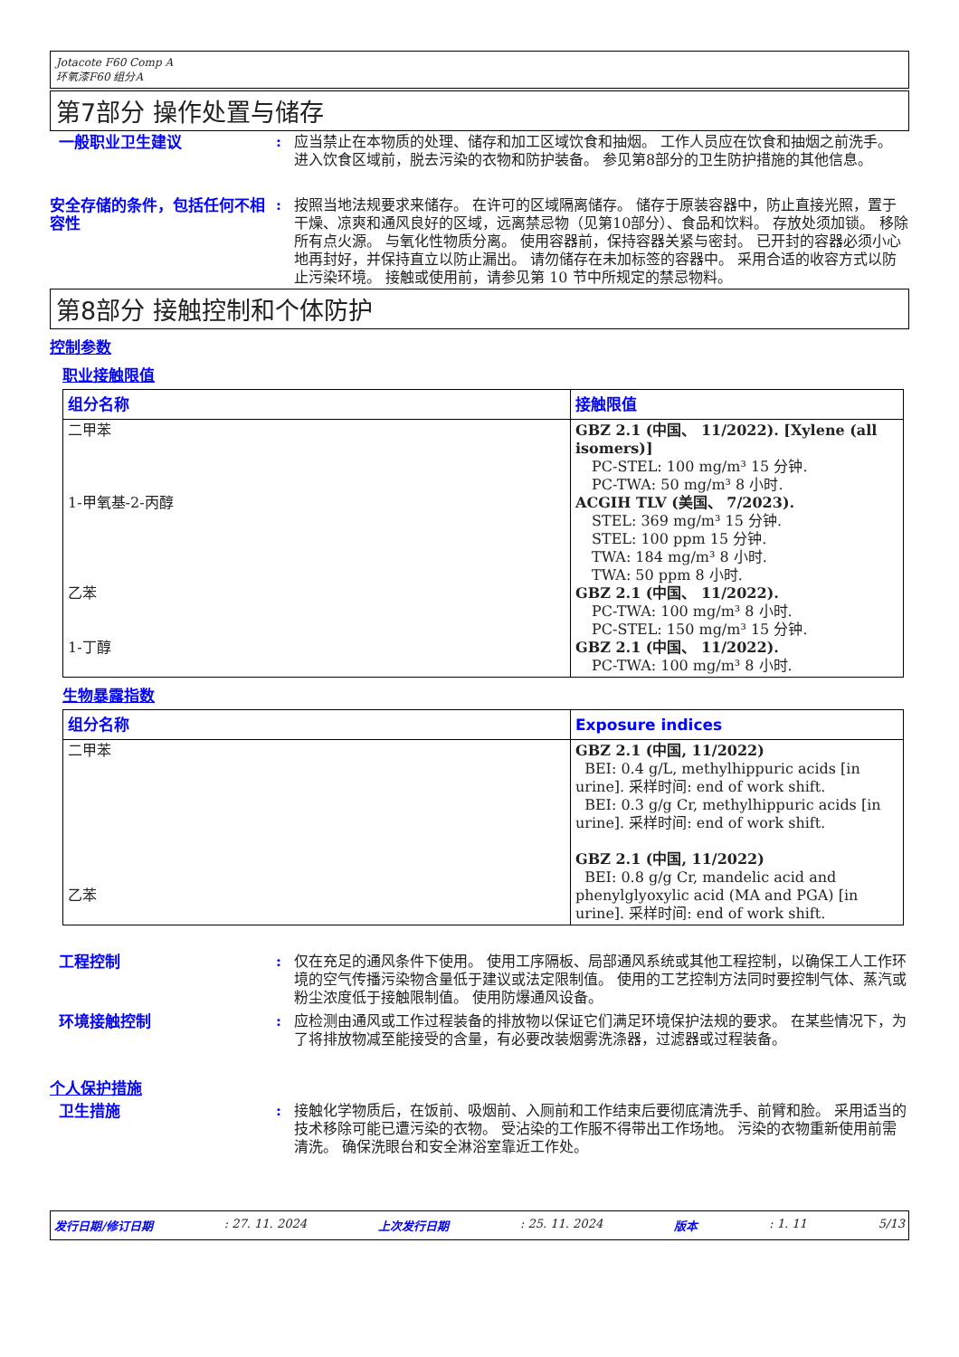Jotacote F60 Comp A
环氧漆F60 组分A
第7部分 操作处置与储存
一般职业卫生建议 : 应当禁止在本物质的处理、储存和加工区域饮食和抽烟。 工作人员应在饮食和抽烟之前洗手。 进入饮食区域前，脱去污染的衣物和防护装备。 参见第8部分的卫生防护措施的其他信息。
安全存储的条件，包括任何不相容性
: 按照当地法规要求来储存。 在许可的区域隔离储存。 储存于原装容器中，防止直接光照，置于干燥、凉爽和通风良好的区域，远离禁忌物（见第10部分）、食品和饮料。 存放处须加锁。 移除所有点火源。 与氧化性物质分离。 使用容器前，保持容器关紧与密封。 已开封的容器必须小心地再封好，并保持直立以防止漏出。 请勿储存在未加标签的容器中。 采用合适的收容方式以防止污染环境。 接触或使用前，请参见第 10 节中所规定的禁忌物料。
第8部分 接触控制和个体防护
控制参数
职业接触限值
| 组分名称 | 接触限值 |
| --- | --- |
| 二甲苯 1-甲氧基-2-丙醇 乙苯 1-丁醇 | GBZ 2.1 (中国、 11/2022). [Xylene (all isomers)] PC-STEL: 100 mg/m³ 15 分钟. PC-TWA: 50 mg/m³ 8 小时. ACGIH TLV (美国、 7/2023). STEL: 369 mg/m³ 15 分钟. STEL: 100 ppm 15 分钟. TWA: 184 mg/m³ 8 小时. TWA: 50 ppm 8 小时. GBZ 2.1 (中国、 11/2022). PC-TWA: 100 mg/m³ 8 小时. PC-STEL: 150 mg/m³ 15 分钟. GBZ 2.1 (中国、 11/2022). PC-TWA: 100 mg/m³ 8 小时. |
生物暴露指数
| 组分名称 | Exposure indices |
| --- | --- |
| 二甲苯 乙苯 | GBZ 2.1 (中国, 11/2022) BEI: 0.4 g/L, methylhippuric acids [in urine]. 采样时间: end of work shift. BEI: 0.3 g/g Cr, methylhippuric acids [in urine]. 采样时间: end of work shift. GBZ 2.1 (中国, 11/2022) BEI: 0.8 g/g Cr, mandelic acid and phenylglyoxylic acid (MA and PGA) [in urine]. 采样时间: end of work shift. |
工程控制 : 仅在充足的通风条件下使用。 使用工序隔板、局部通风系统或其他工程控制，以确保工人工作环境的空气传播污染物含量低于建议或法定限制值。 使用的工艺控制方法同时要控制气体、蒸汽或粉尘浓度低于接触限制值。 使用防爆通风设备。
环境接触控制 : 应检测由通风或工作过程装备的排放物以保证它们满足环境保护法规的要求。 在某些情况下，为了将排放物减至能接受的含量，有必要改装烟雾洗涤器，过滤器或过程装备。
个人保护措施
卫生措施 : 接触化学物质后，在饭前、吸烟前、入厕前和工作结束后要彻底清洗手、前臂和脸。 采用适当的技术移除可能已遭污染的衣物。 受沾染的工作服不得带出工作场地。 污染的衣物重新使用前需清洗。 确保洗眼台和安全淋浴室靠近工作处。
发行日期/修订日期: 27. 11. 2024 上次发行日期: 25. 11. 2024 版本: 1. 11 5/13